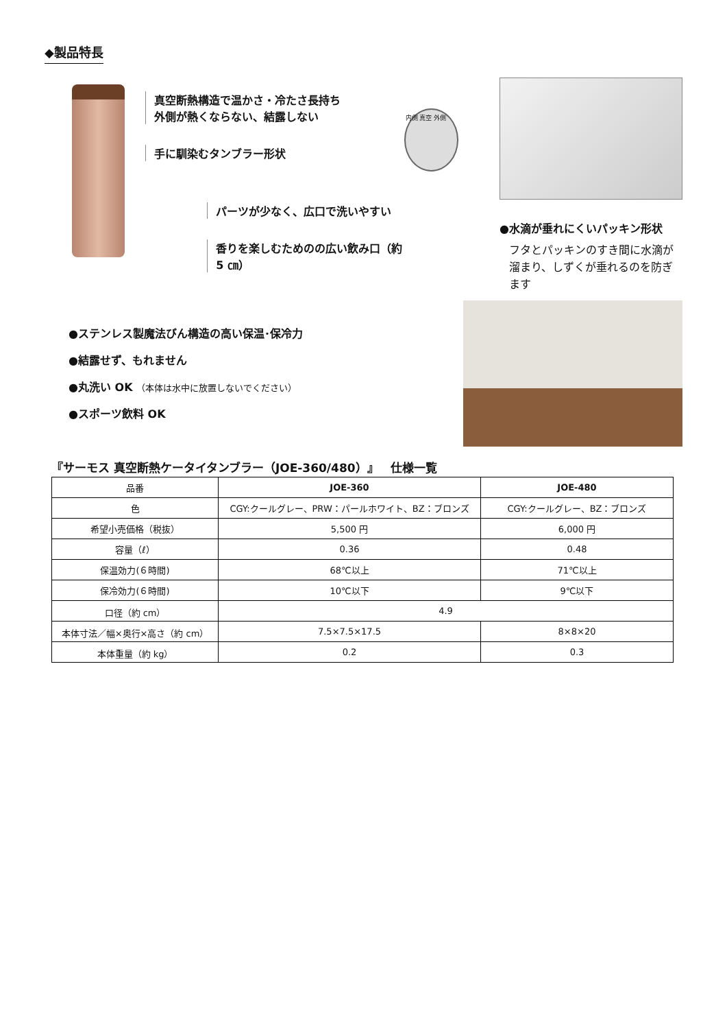◆製品特長
真空断熱構造で温かさ・冷たさ長持ち
外側が熱くならない、結露しない
手に馴染むタンブラー形状
パーツが少なく、広口で洗いやすい
香りを楽しむためのの広い飲み口（約 5 ㎝）
内側 真空 外側
●水滴が垂れにくいパッキン形状
フタとパッキンのすき間に水滴が溜まり、しずくが垂れるのを防ぎます
●ステンレス製魔法びん構造の高い保温･保冷力
●結露せず、もれません
●丸洗い OK （本体は水中に放置しないでください）
●スポーツ飲料 OK
『サーモス 真空断熱ケータイタンブラー（JOE-360/480）』　仕様一覧
| 品番 | JOE-360 | JOE-480 |
| 色 | CGY:クールグレー、PRW：パールホワイト、BZ：ブロンズ | CGY:クールグレー、BZ：ブロンズ |
| 希望小売価格（税抜） | 5,500 円 | 6,000 円 |
| 容量（ℓ） | 0.36 | 0.48 |
| 保温効力(６時間) | 68℃以上 | 71℃以上 |
| 保冷効力(６時間) | 10℃以下 | 9℃以下 |
| 口径（約 cm） | 4.9 | |
| 本体寸法／幅×奥行×高さ（約 cm） | 7.5×7.5×17.5 | 8×8×20 |
| 本体重量（約 kg） | 0.2 | 0.3 |